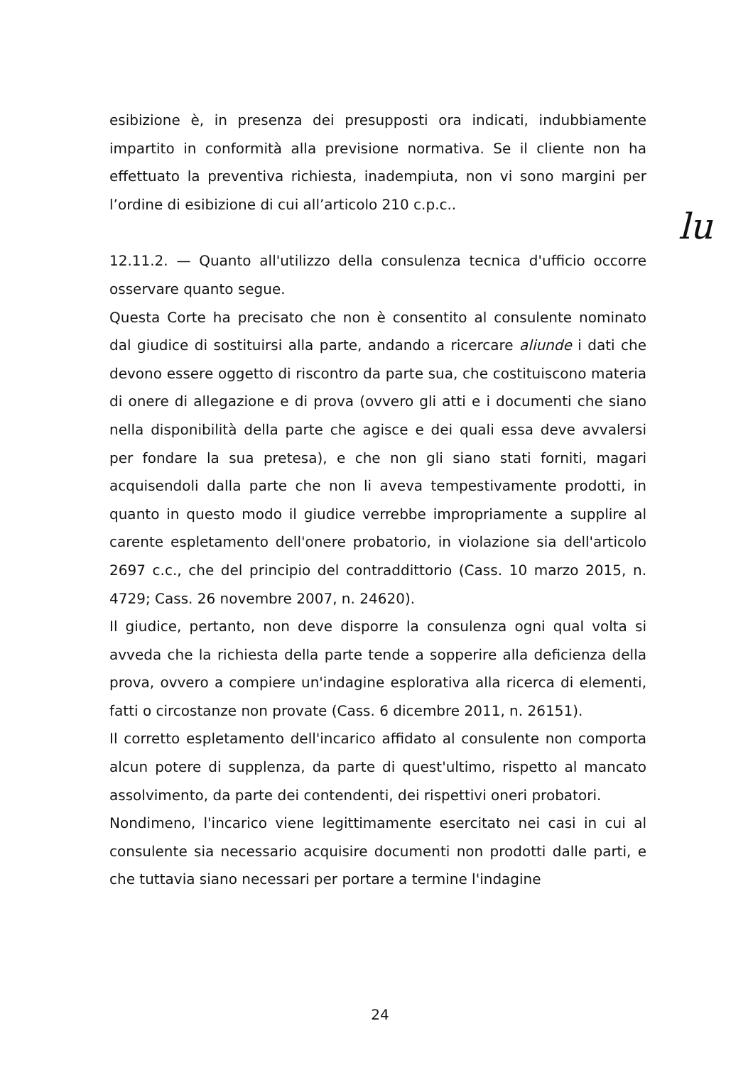esibizione è, in presenza dei presupposti ora indicati, indubbiamente impartito in conformità alla previsione normativa. Se il cliente non ha effettuato la preventiva richiesta, inadempiuta, non vi sono margini per l’ordine di esibizione di cui all’articolo 210 c.p.c..
12.11.2. — Quanto all'utilizzo della consulenza tecnica d'ufficio occorre osservare quanto segue.
Questa Corte ha precisato che non è consentito al consulente nominato dal giudice di sostituirsi alla parte, andando a ricercare aliunde i dati che devono essere oggetto di riscontro da parte sua, che costituiscono materia di onere di allegazione e di prova (ovvero gli atti e i documenti che siano nella disponibilità della parte che agisce e dei quali essa deve avvalersi per fondare la sua pretesa), e che non gli siano stati forniti, magari acquisendoli dalla parte che non li aveva tempestivamente prodotti, in quanto in questo modo il giudice verrebbe impropriamente a supplire al carente espletamento dell'onere probatorio, in violazione sia dell'articolo 2697 c.c., che del principio del contraddittorio (Cass. 10 marzo 2015, n. 4729; Cass. 26 novembre 2007, n. 24620).
Il giudice, pertanto, non deve disporre la consulenza ogni qual volta si avveda che la richiesta della parte tende a sopperire alla deficienza della prova, ovvero a compiere un'indagine esplorativa alla ricerca di elementi, fatti o circostanze non provate (Cass. 6 dicembre 2011, n. 26151).
Il corretto espletamento dell'incarico affidato al consulente non comporta alcun potere di supplenza, da parte di quest'ultimo, rispetto al mancato assolvimento, da parte dei contendenti, dei rispettivi oneri probatori.
Nondimeno, l'incarico viene legittimamente esercitato nei casi in cui al consulente sia necessario acquisire documenti non prodotti dalle parti, e che tuttavia siano necessari per portare a termine l'indagine
lu
24